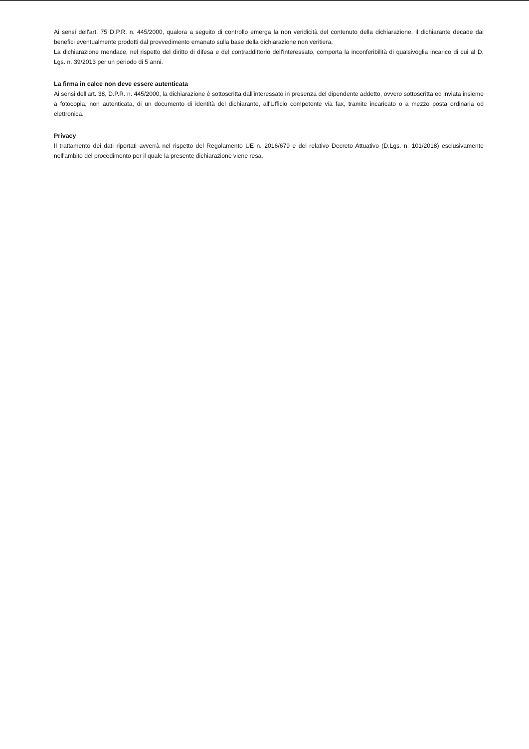Ai sensi dell'art. 75 D.P.R. n. 445/2000, qualora a seguito di controllo emerga la non veridicità del contenuto della dichiarazione, il dichiarante decade dai benefici eventualmente prodotti dal provvedimento emanato sulla base della dichiarazione non veritiera.
La dichiarazione mendace, nel rispetto del diritto di difesa e del contraddittorio dell'interessato, comporta la inconferibilità di qualsivoglia incarico di cui al D. Lgs. n. 39/2013 per un periodo di 5 anni.
La firma in calce non deve essere autenticata
Ai sensi dell'art. 38, D.P.R. n. 445/2000, la dichiarazione è sottoscritta dall'interessato in presenza del dipendente addetto, ovvero sottoscritta ed inviata insieme a fotocopia, non autenticata, di un documento di identità del dichiarante, all'Ufficio competente via fax, tramite incaricato o a mezzo posta ordinaria od elettronica.
Privacy
Il trattamento dei dati riportati avverrà nel rispetto del Regolamento UE n. 2016/679 e del relativo Decreto Attuativo (D.Lgs. n. 101/2018) esclusivamente nell'ambito del procedimento per il quale la presente dichiarazione viene resa.